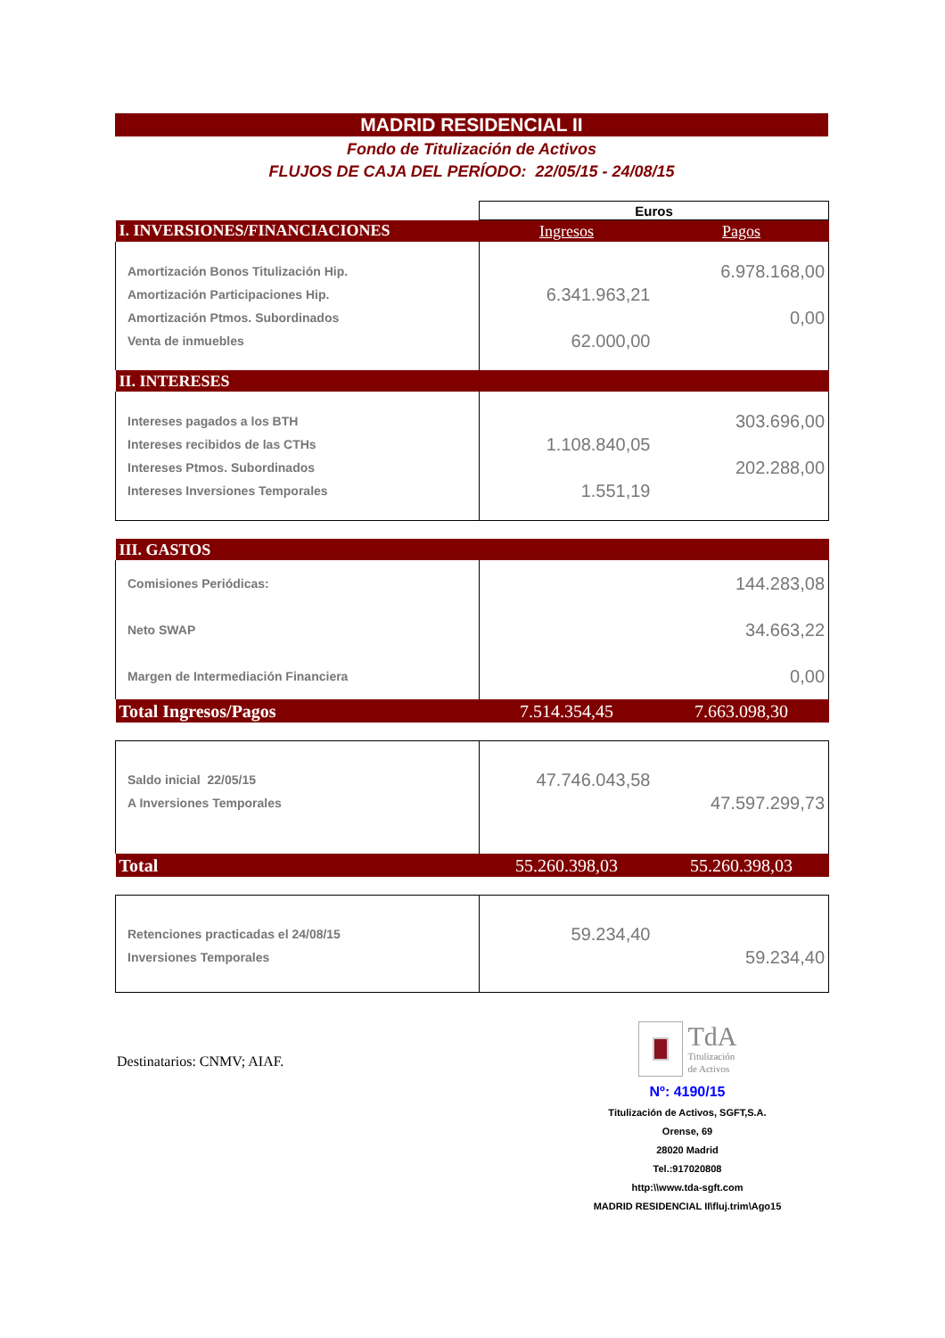MADRID RESIDENCIAL II
Fondo de Titulización de Activos
FLUJOS DE CAJA DEL PERÍODO: 22/05/15 - 24/08/15
| | Euros | |
| I. INVERSIONES/FINANCIACIONES | Ingresos | Pagos |
| Amortización Bonos Titulización Hip. | | 6.978.168,00 |
| Amortización Participaciones Hip. | 6.341.963,21 | |
| Amortización Ptmos. Subordinados | | 0,00 |
| Venta de inmuebles | 62.000,00 | |
| II. INTERESES | | |
| Intereses pagados a los BTH | | 303.696,00 |
| Intereses recibidos de las CTHs | 1.108.840,05 | |
| Intereses Ptmos. Subordinados | | 202.288,00 |
| Intereses Inversiones Temporales | 1.551,19 | |
| III. GASTOS | | |
| Comisiones Periódicas: | | 144.283,08 |
| Neto SWAP | | 34.663,22 |
| Margen de Intermediación Financiera | | 0,00 |
| Total Ingresos/Pagos | 7.514.354,45 | 7.663.098,30 |
| Saldo inicial 22/05/15 | 47.746.043,58 | |
| A Inversiones Temporales | | 47.597.299,73 |
| Total | 55.260.398,03 | 55.260.398,03 |
| Retenciones practicadas el 24/08/15 | 59.234,40 | |
| Inversiones Temporales | | 59.234,40 |
Destinatarios: CNMV; AIAF.
TdA
Titulización
de Activos
Nº: 4190/15
Titulización de Activos, SGFT,S.A.
Orense, 69
28020 Madrid
Tel.:917020808
http:\\www.tda-sgft.com
MADRID RESIDENCIAL II\fluj.trim\Ago15